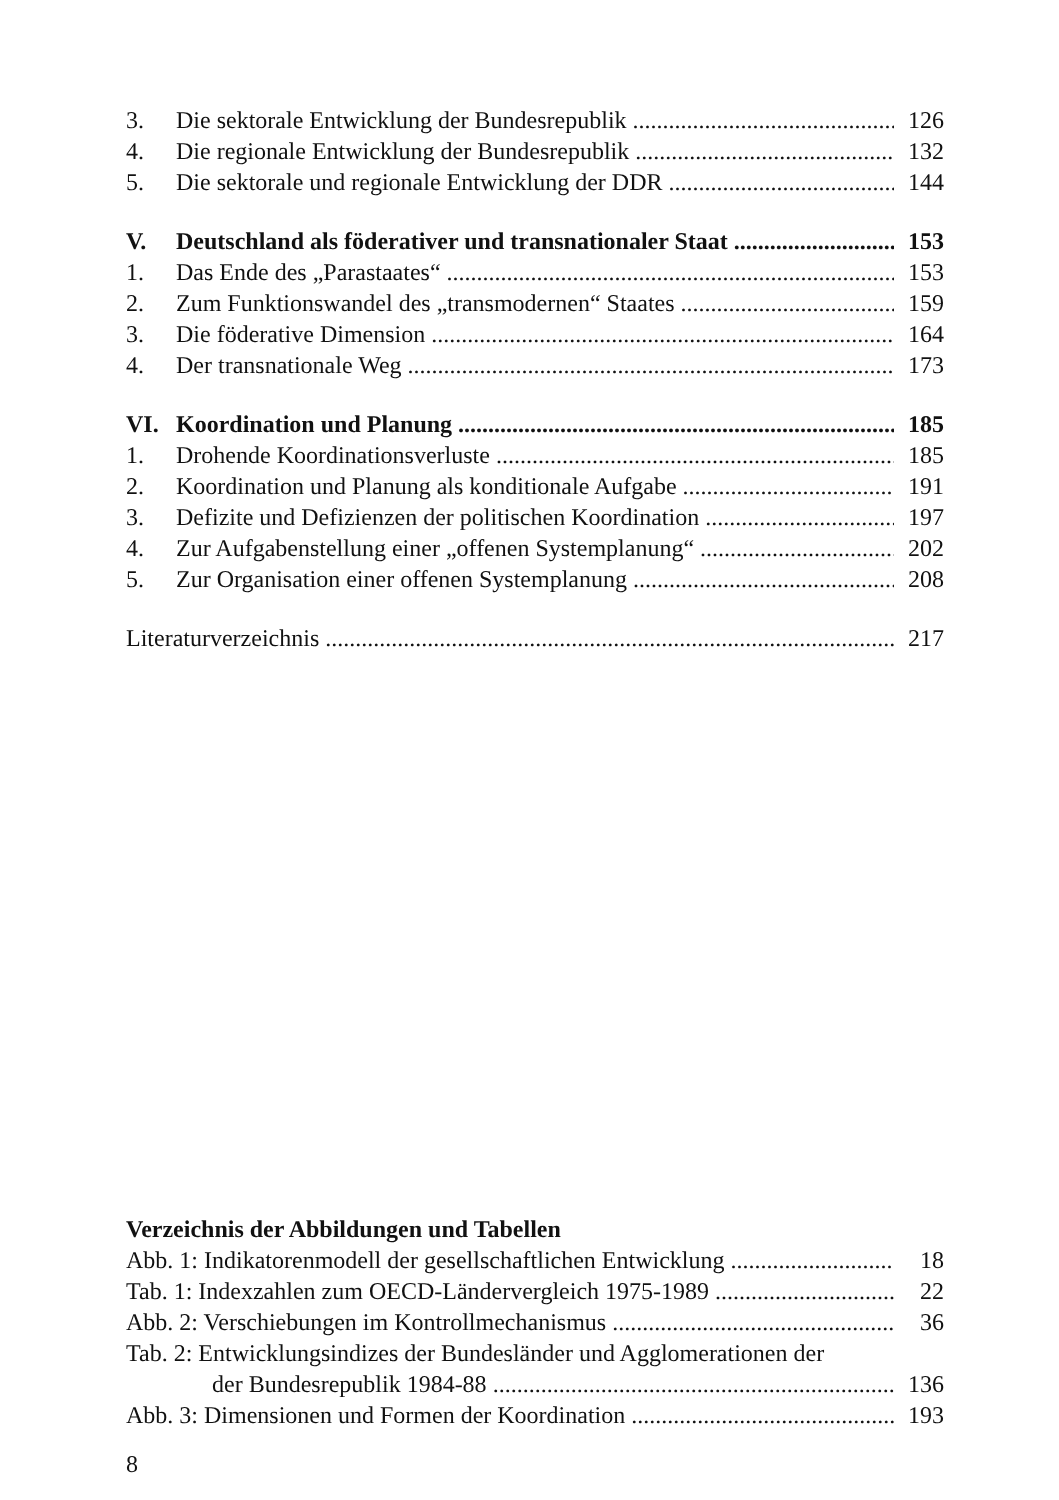3. Die sektorale Entwicklung der Bundesrepublik 126
4. Die regionale Entwicklung der Bundesrepublik 132
5. Die sektorale und regionale Entwicklung der DDR 144
V. Deutschland als föderativer und transnationaler Staat 153
1. Das Ende des „Parastaates“153
2. Zum Funktionswandel des „transmodernen“ Staates 159
3. Die föderative Dimension 164
4. Der transnationale Weg 173
VI. Koordination und Planung 185
1. Drohende Koordinationsverluste 185
2. Koordination und Planung als konditionale Aufgabe 191
3. Defizite und Defizienzen der politischen Koordination 197
4. Zur Aufgabenstellung einer „offenen Systemplanung“202
5. Zur Organisation einer offenen Systemplanung 208
Literaturverzeichnis 217
Verzeichnis der Abbildungen und Tabellen
Abb. 1: Indikatorenmodell der gesellschaftlichen Entwicklung 18
Tab. 1: Indexzahlen zum OECD-Ländervergleich 1975-1989 22
Abb. 2: Verschiebungen im Kontrollmechanismus 36
Tab. 2: Entwicklungsindizes der Bundesländer und Agglomerationen der
der Bundesrepublik 1984-88 136
Abb. 3: Dimensionen und Formen der Koordination 193
8